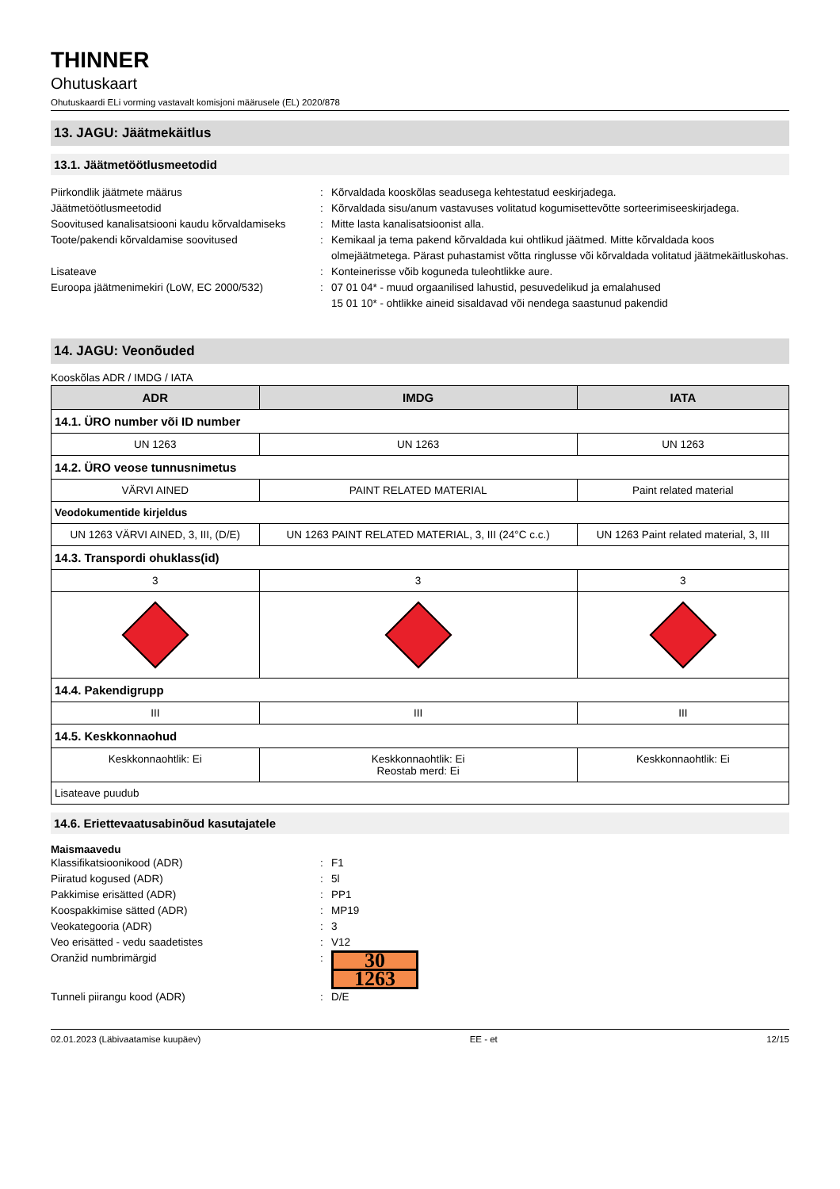THINNER
Ohutuskaart
Ohutuskaardi ELi vorming vastavalt komisjoni määrusele (EL) 2020/878
13. JAGU: Jäätmekäitlus
13.1. Jäätmetöötlusmeetodid
Piirkondlik jäätmete määrus
:
Kõrvaldada kooskõlas seadusega kehtestatud eeskirjadega.
Jäätmetöötlusmeetodid
:
Kõrvaldada sisu/anum vastavuses volitatud kogumisettevõtte sorteerimiseeskirjadega.
Soovitused kanalisatsiooni kaudu kõrvaldamiseks
:
Mitte lasta kanalisatsioonist alla.
Toote/pakendi kõrvaldamise soovitused
:
Kemikaal ja tema pakend kõrvaldada kui ohtlikud jäätmed. Mitte kõrvaldada koos olmejäätmetega. Pärast puhastamist võtta ringlusse või kõrvaldada volitatud jäätmekäitluskohas.
Lisateave
:
Konteinerisse võib koguneda tuleohtlikke aure.
Euroopa jäätmenimekiri (LoW, EC 2000/532)
:
07 01 04* - muud orgaanilised lahustid, pesuvedelikud ja emalahused
15 01 10* - ohtlikke aineid sisaldavad või nendega saastunud pakendid
14. JAGU: Veonõuded
Kooskõlas ADR / IMDG / IATA
| ADR | IMDG | IATA |
| --- | --- | --- |
| 14.1. ÜRO number või ID number | | |
| UN 1263 | UN 1263 | UN 1263 |
| 14.2. ÜRO veose tunnusnimetus | | |
| VÄRVI AINED | PAINT RELATED MATERIAL | Paint related material |
| Veodokumentide kirjeldus | | |
| UN 1263 VÄRVI AINED, 3, III, (D/E) | UN 1263 PAINT RELATED MATERIAL, 3, III (24°C c.c.) | UN 1263 Paint related material, 3, III |
| 14.3. Transpordi ohuklass(id) | | |
| 3 | 3 | 3 |
| 14.4. Pakendigrupp | | |
| III | III | III |
| 14.5. Keskkonnaohud | | |
| Keskkonnaohtlik: Ei | Keskkonnaohtlik: Ei Reostab merd: Ei | Keskkonnaohtlik: Ei |
| Lisateave puudub | | |
14.6. Eriettevaatusabinõud kasutajatele
Maismaavedu
Klassifikatsioonikood (ADR)
:
F1
Piiratud kogused (ADR)
:
5l
Pakkimise erisätted (ADR)
:
PP1
Koospakkimise sätted (ADR)
:
MP19
Veokategooria (ADR)
:
3
Veo erisätted - vedu saadetistes
:
V12
Oranžid numbrimärgid
:
30
1263
Tunneli piirangu kood (ADR)
:
D/E
02.01.2023 (Läbivaatamise kuupäev) EE - et 12/15